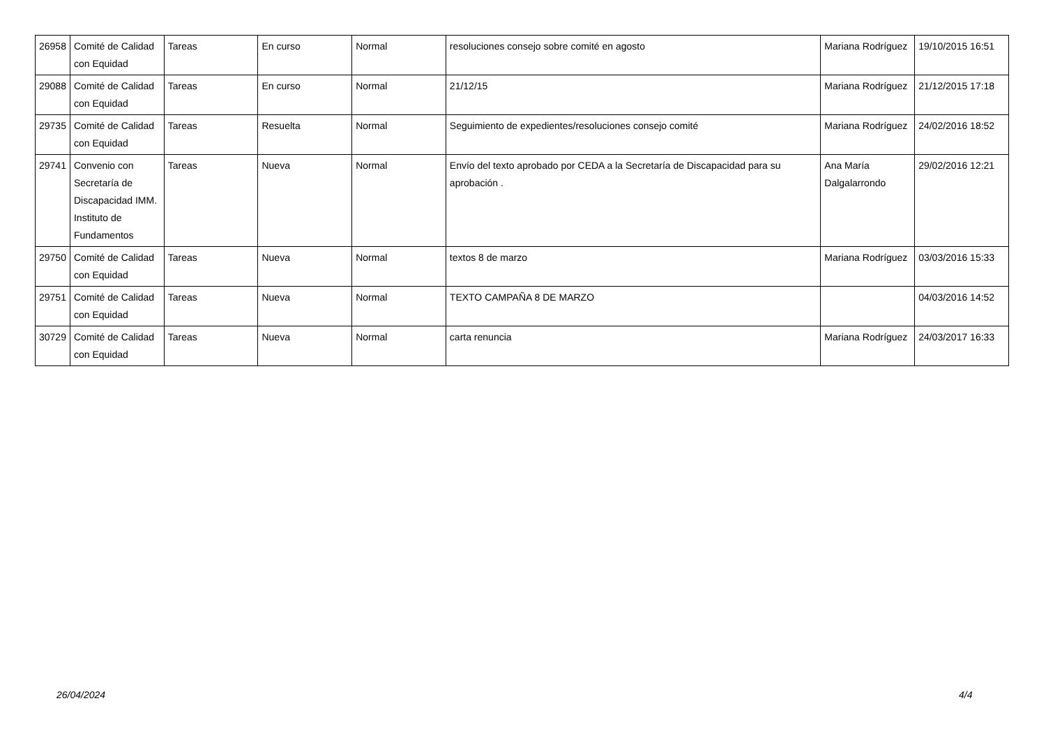| 26958 | Comité de Calidad con Equidad | Tareas | En curso | Normal | resoluciones consejo sobre comité en agosto | Mariana Rodríguez | 19/10/2015 16:51 |
| 29088 | Comité de Calidad con Equidad | Tareas | En curso | Normal | 21/12/15 | Mariana Rodríguez | 21/12/2015 17:18 |
| 29735 | Comité de Calidad con Equidad | Tareas | Resuelta | Normal | Seguimiento de expedientes/resoluciones consejo comité | Mariana Rodríguez | 24/02/2016 18:52 |
| 29741 | Convenio con Secretaría de Discapacidad IMM. Instituto de Fundamentos | Tareas | Nueva | Normal | Envío del texto aprobado por CEDA a la Secretaría de Discapacidad para su aprobación . | Ana María Dalgalarrondo | 29/02/2016 12:21 |
| 29750 | Comité de Calidad con Equidad | Tareas | Nueva | Normal | textos 8 de marzo | Mariana Rodríguez | 03/03/2016 15:33 |
| 29751 | Comité de Calidad con Equidad | Tareas | Nueva | Normal | TEXTO CAMPAÑA 8 DE MARZO | | 04/03/2016 14:52 |
| 30729 | Comité de Calidad con Equidad | Tareas | Nueva | Normal | carta renuncia | Mariana Rodríguez | 24/03/2017 16:33 |
26/04/2024 4/4